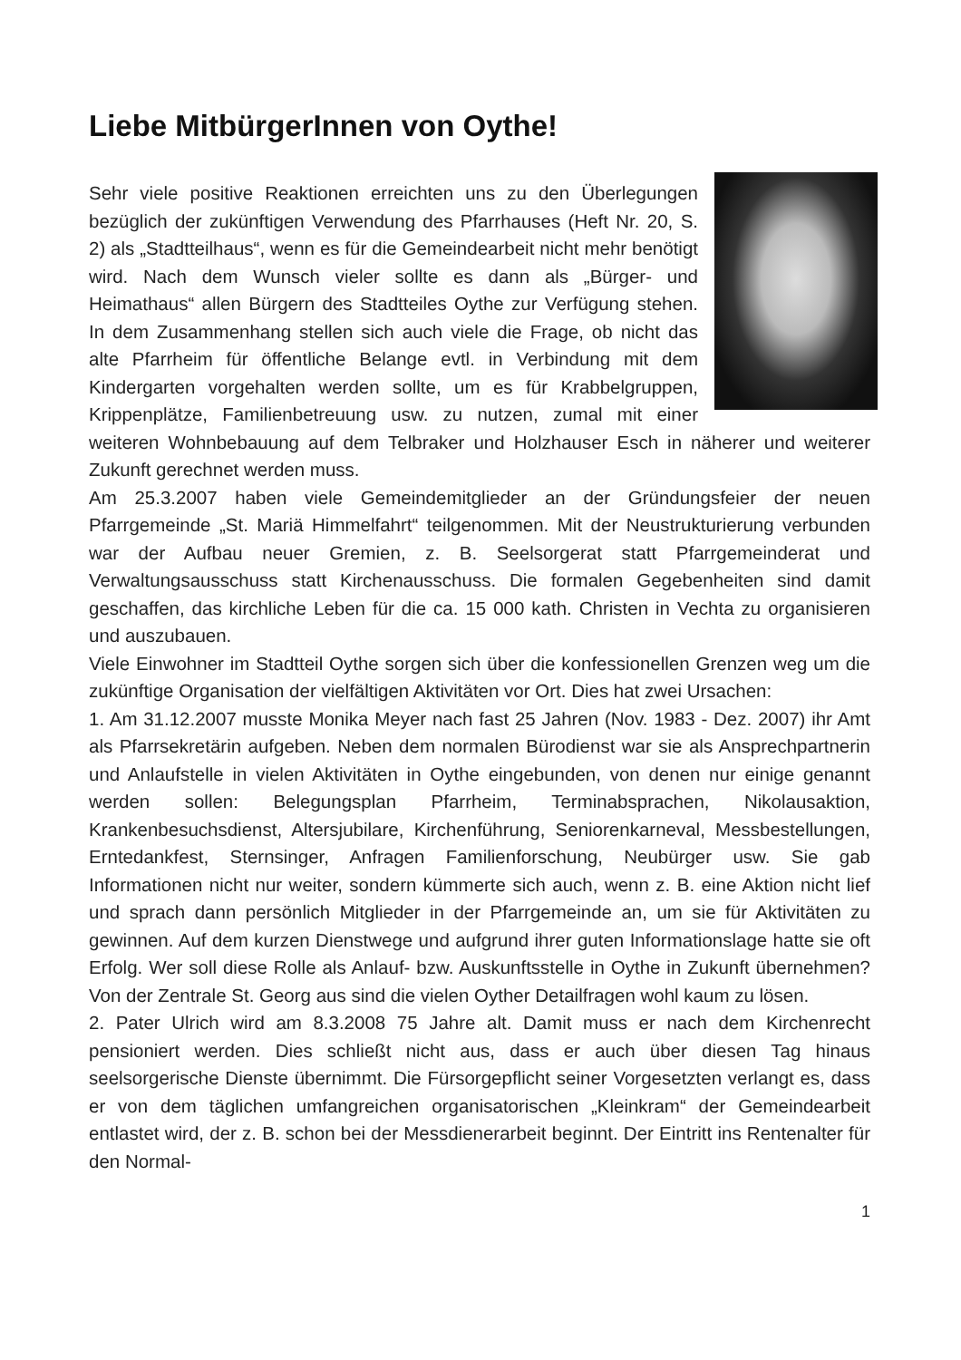Liebe MitbürgerInnen von Oythe!
Sehr viele positive Reaktionen erreichten uns zu den Überlegungen bezüglich der zukünftigen Verwendung des Pfarrhauses (Heft Nr. 20, S. 2) als „Stadtteilhaus“, wenn es für die Gemeindearbeit nicht mehr benötigt wird. Nach dem Wunsch vieler sollte es dann als „Bürger- und Heimathaus“ allen Bürgern des Stadtteiles Oythe zur Verfügung stehen. In dem Zusammenhang stellen sich auch viele die Frage, ob nicht das alte Pfarrheim für öffentliche Belange evtl. in Verbindung mit dem Kindergarten vorgehalten werden sollte, um es für Krabbelgruppen, Krippenplätze, Familienbetreuung usw. zu nutzen, zumal mit einer weiteren Wohnbebauung auf dem Telbraker und Holzhauser Esch in näherer und weiterer Zukunft gerechnet werden muss.
Am 25.3.2007 haben viele Gemeindemitglieder an der Gründungsfeier der neuen Pfarrgemeinde „St. Mariä Himmelfahrt“ teilgenommen. Mit der Neustrukturierung verbunden war der Aufbau neuer Gremien, z. B. Seelsorgerat statt Pfarrgemeinderat und Verwaltungsausschuss statt Kirchenausschuss. Die formalen Gegebenheiten sind damit geschaffen, das kirchliche Leben für die ca. 15 000 kath. Christen in Vechta zu organisieren und auszubauen.
Viele Einwohner im Stadtteil Oythe sorgen sich über die konfessionellen Grenzen weg um die zukünftige Organisation der vielfältigen Aktivitäten vor Ort. Dies hat zwei Ursachen:
1. Am 31.12.2007 musste Monika Meyer nach fast 25 Jahren (Nov. 1983 - Dez. 2007) ihr Amt als Pfarrsekretärin aufgeben. Neben dem normalen Bürodienst war sie als Ansprechpartnerin und Anlaufstelle in vielen Aktivitäten in Oythe eingebunden, von denen nur einige genannt werden sollen: Belegungsplan Pfarrheim, Terminabsprachen, Nikolausaktion, Krankenbesuchsdienst, Altersjubilare, Kirchenführung, Seniorenkarneval, Messbestellungen, Erntedankfest, Sternsinger, Anfragen Familienforschung, Neubürger usw. Sie gab Informationen nicht nur weiter, sondern kümmerte sich auch, wenn z. B. eine Aktion nicht lief und sprach dann persönlich Mitglieder in der Pfarrgemeinde an, um sie für Aktivitäten zu gewinnen. Auf dem kurzen Dienstwege und aufgrund ihrer guten Informationslage hatte sie oft Erfolg. Wer soll diese Rolle als Anlauf- bzw. Auskunftsstelle in Oythe in Zukunft übernehmen? Von der Zentrale St. Georg aus sind die vielen Oyther Detailfragen wohl kaum zu lösen.
2. Pater Ulrich wird am 8.3.2008 75 Jahre alt. Damit muss er nach dem Kirchenrecht pensioniert werden. Dies schließt nicht aus, dass er auch über diesen Tag hinaus seelsorgerische Dienste übernimmt. Die Fürsorgepflicht seiner Vorgesetzten verlangt es, dass er von dem täglichen umfangreichen organisatorischen „Kleinkram“ der Gemeindearbeit entlastet wird, der z. B. schon bei der Messdienerarbeit beginnt. Der Eintritt ins Rentenalter für den Normal-
1